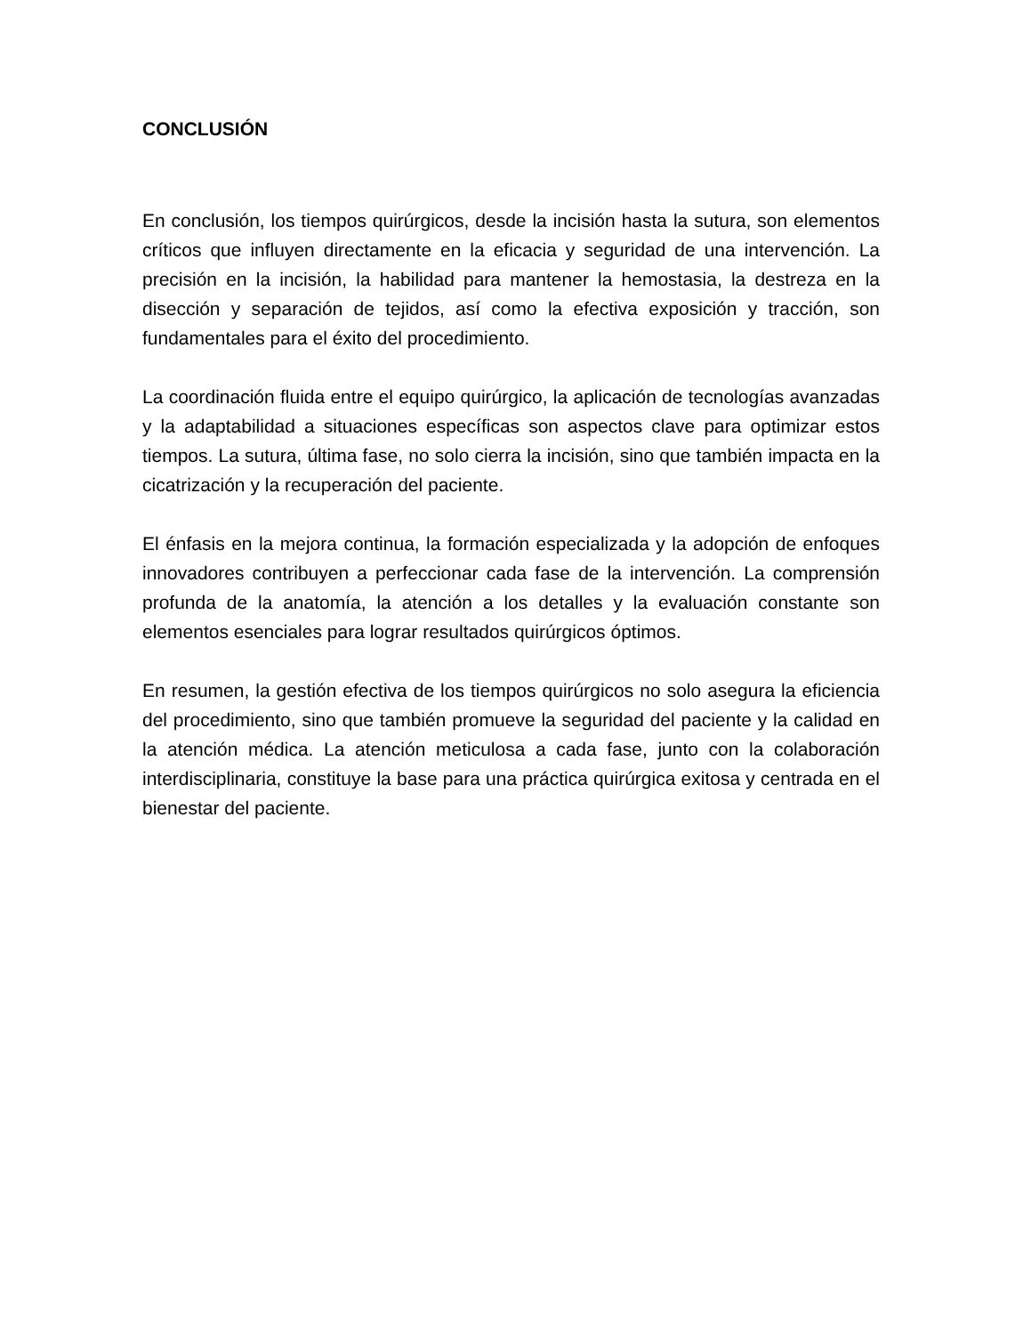CONCLUSIÓN
En conclusión, los tiempos quirúrgicos, desde la incisión hasta la sutura, son elementos críticos que influyen directamente en la eficacia y seguridad de una intervención. La precisión en la incisión, la habilidad para mantener la hemostasia, la destreza en la disección y separación de tejidos, así como la efectiva exposición y tracción, son fundamentales para el éxito del procedimiento.
La coordinación fluida entre el equipo quirúrgico, la aplicación de tecnologías avanzadas y la adaptabilidad a situaciones específicas son aspectos clave para optimizar estos tiempos. La sutura, última fase, no solo cierra la incisión, sino que también impacta en la cicatrización y la recuperación del paciente.
El énfasis en la mejora continua, la formación especializada y la adopción de enfoques innovadores contribuyen a perfeccionar cada fase de la intervención. La comprensión profunda de la anatomía, la atención a los detalles y la evaluación constante son elementos esenciales para lograr resultados quirúrgicos óptimos.
En resumen, la gestión efectiva de los tiempos quirúrgicos no solo asegura la eficiencia del procedimiento, sino que también promueve la seguridad del paciente y la calidad en la atención médica. La atención meticulosa a cada fase, junto con la colaboración interdisciplinaria, constituye la base para una práctica quirúrgica exitosa y centrada en el bienestar del paciente.